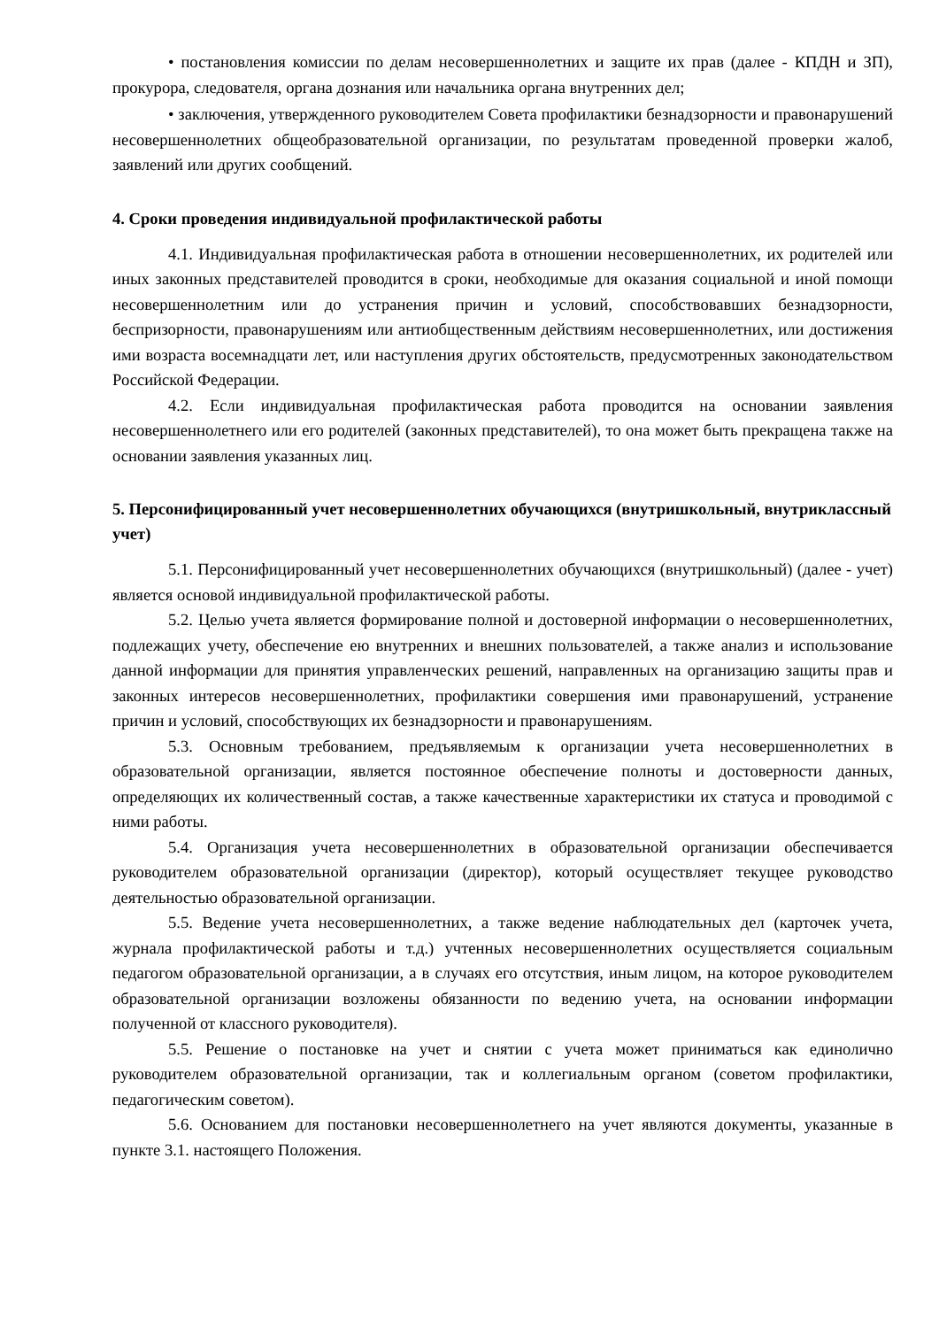• постановления комиссии по делам несовершеннолетних и защите их прав (далее - КПДН и ЗП), прокурора, следователя, органа дознания или начальника органа внутренних дел;
• заключения, утвержденного руководителем Совета профилактики безнадзорности и правонарушений несовершеннолетних общеобразовательной организации, по результатам проведенной проверки жалоб, заявлений или других сообщений.
4. Сроки проведения индивидуальной профилактической работы
4.1. Индивидуальная профилактическая работа в отношении несовершеннолетних, их родителей или иных законных представителей проводится в сроки, необходимые для оказания социальной и иной помощи несовершеннолетним или до устранения причин и условий, способствовавших безнадзорности, беспризорности, правонарушениям или антиобщественным действиям несовершеннолетних, или достижения ими возраста восемнадцати лет, или наступления других обстоятельств, предусмотренных законодательством Российской Федерации.
4.2. Если индивидуальная профилактическая работа проводится на основании заявления несовершеннолетнего или его родителей (законных представителей), то она может быть прекращена также на основании заявления указанных лиц.
5. Персонифицированный учет несовершеннолетних обучающихся (внутришкольный, внутриклассный учет)
5.1. Персонифицированный учет несовершеннолетних обучающихся (внутришкольный) (далее - учет) является основой индивидуальной профилактической работы.
5.2. Целью учета является формирование полной и достоверной информации о несовершеннолетних, подлежащих учету, обеспечение ею внутренних и внешних пользователей, а также анализ и использование данной информации для принятия управленческих решений, направленных на организацию защиты прав и законных интересов несовершеннолетних, профилактики совершения ими правонарушений, устранение причин и условий, способствующих их безнадзорности и правонарушениям.
5.3. Основным требованием, предъявляемым к организации учета несовершеннолетних в образовательной организации, является постоянное обеспечение полноты и достоверности данных, определяющих их количественный состав, а также качественные характеристики их статуса и проводимой с ними работы.
5.4. Организация учета несовершеннолетних в образовательной организации обеспечивается руководителем образовательной организации (директор), который осуществляет текущее руководство деятельностью образовательной организации.
5.5. Ведение учета несовершеннолетних, а также ведение наблюдательных дел (карточек учета, журнала профилактической работы и т.д.) учтенных несовершеннолетних осуществляется социальным педагогом образовательной организации, а в случаях его отсутствия, иным лицом, на которое руководителем образовательной организации возложены обязанности по ведению учета, на основании информации полученной от классного руководителя).
5.5. Решение о постановке на учет и снятии с учета может приниматься как единолично руководителем образовательной организации, так и коллегиальным органом (советом профилактики, педагогическим советом).
5.6. Основанием для постановки несовершеннолетнего на учет являются документы, указанные в пункте 3.1. настоящего Положения.